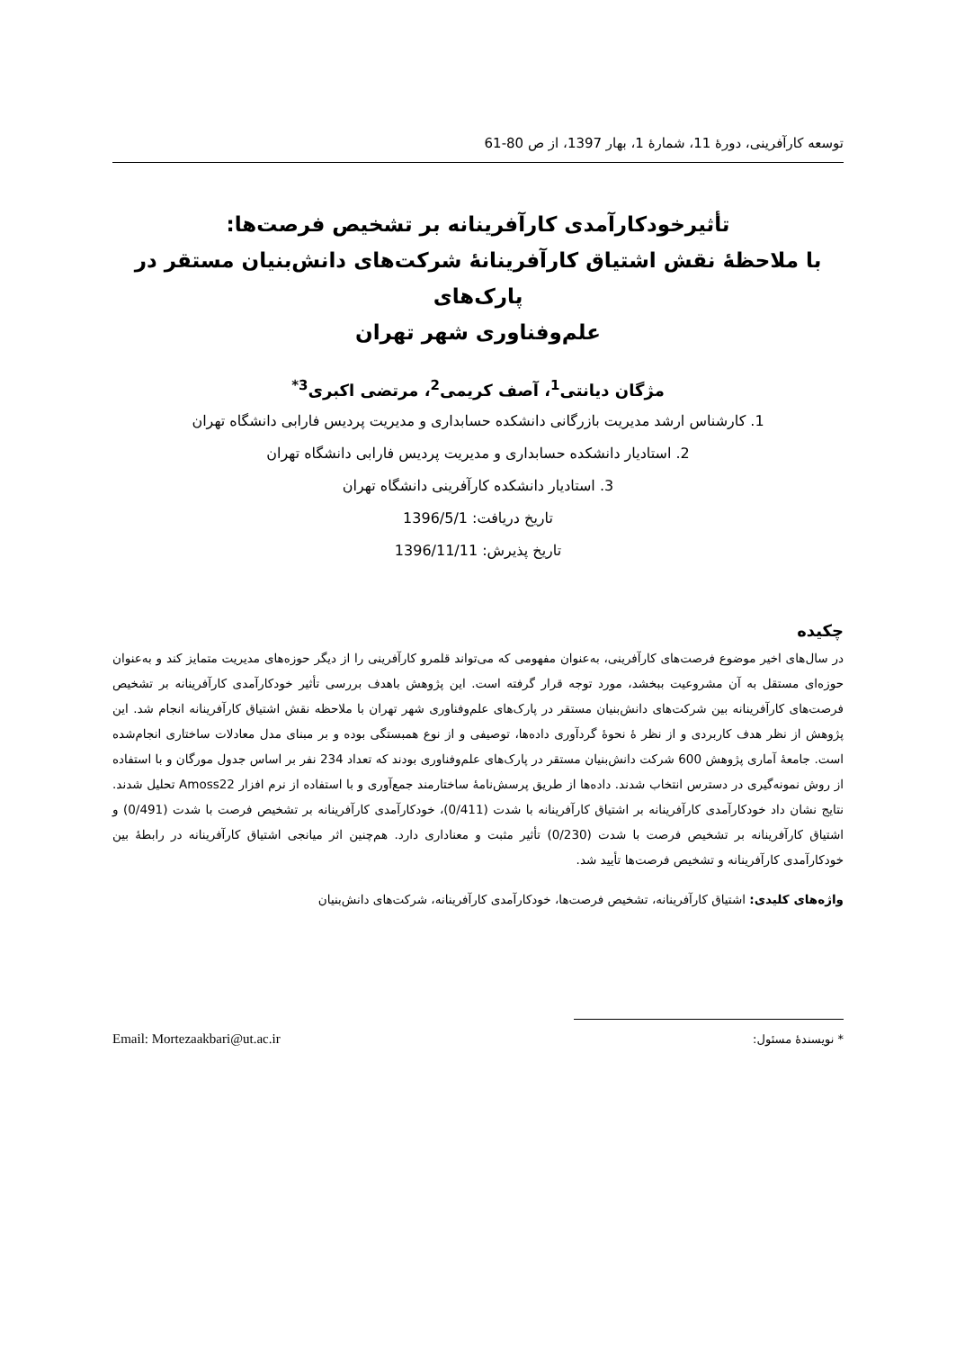توسعه کارآفرینی، دورۀ 11، شمارۀ 1، بهار 1397، از ص 80-61
تأثیرخودکارآمدی کارآفرینانه بر تشخیص فرصت‌ها:
با ملاحظۀ نقش اشتیاق کارآفرینانۀ شرکت‌های دانش‌بنیان مستقر در پارک‌های
علم‌وفناوری شهر تهران
مژگان دیانتی<sup>1</sup>، آصف کریمی<sup>2</sup>، مرتضی اکبری<sup>3*</sup>
1. کارشناس ارشد مدیریت بازرگانی دانشکده حسابداری و مدیریت پردیس فارابی دانشگاه تهران
2. استادیار دانشکده حسابداری و مدیریت پردیس فارابی دانشگاه تهران
3. استادیار دانشکده کارآفرینی دانشگاه تهران
تاریخ دریافت: 1396/5/1
تاریخ پذیرش: 1396/11/11
چکیده
در سال‌های اخیر موضوع فرصت‌های کارآفرینی، به‌عنوان مفهومی که می‌تواند قلمرو کارآفرینی را از دیگر حوزه‌های مدیریت متمایز کند و به‌عنوان حوزه‌ای مستقل به آن مشروعیت ببخشد، مورد توجه قرار گرفته است. این پژوهش باهدف بررسی تأثیر خودکارآمدی کارآفرینانه بر تشخیص فرصت‌های کارآفرینانه بین شرکت‌های دانش‌بنیان مستقر در پارک‌های علم‌وفناوری شهر تهران با ملاحظه نقش اشتیاق کارآفرینانه انجام شد. این پژوهش از نظر هدف کاربردی و از نظر ۀ نحوۀ گردآوری داده‌ها، توصیفی و از نوع همبستگی بوده و بر مبنای مدل معادلات ساختاری انجام‌شده است. جامعۀ آماری پژوهش 600 شرکت دانش‌بنیان مستقر در پارک‌های علم‌وفناوری بودند که تعداد 234 نفر بر اساس جدول مورگان و با استفاده از روش نمونه‌گیری در دسترس انتخاب شدند. داده‌ها از طریق پرسش‌نامۀ ساختارمند جمع‌آوری و با استفاده از نرم افزار Amoss22 تحلیل شدند. نتایج نشان داد خودکارآمدی کارآفرینانه بر اشتیاق کارآفرینانه با شدت (0/411)، خودکارآمدی کارآفرینانه بر تشخیص فرصت با شدت (0/491) و اشتیاق کارآفرینانه بر تشخیص فرصت با شدت (0/230) تأثیر مثبت و معناداری دارد. هم‌چنین اثر میانجی اشتیاق کارآفرینانه در رابطۀ بین خودکارآمدی کارآفرینانه و تشخیص فرصت‌ها تأیید شد.
واژه‌های کلیدی: اشتیاق کارآفرینانه، تشخیص فرصت‌ها، خودکارآمدی کارآفرینانه، شرکت‌های دانش‌بنیان
* نویسندۀ مسئول:
Email: Mortezaakbari@ut.ac.ir